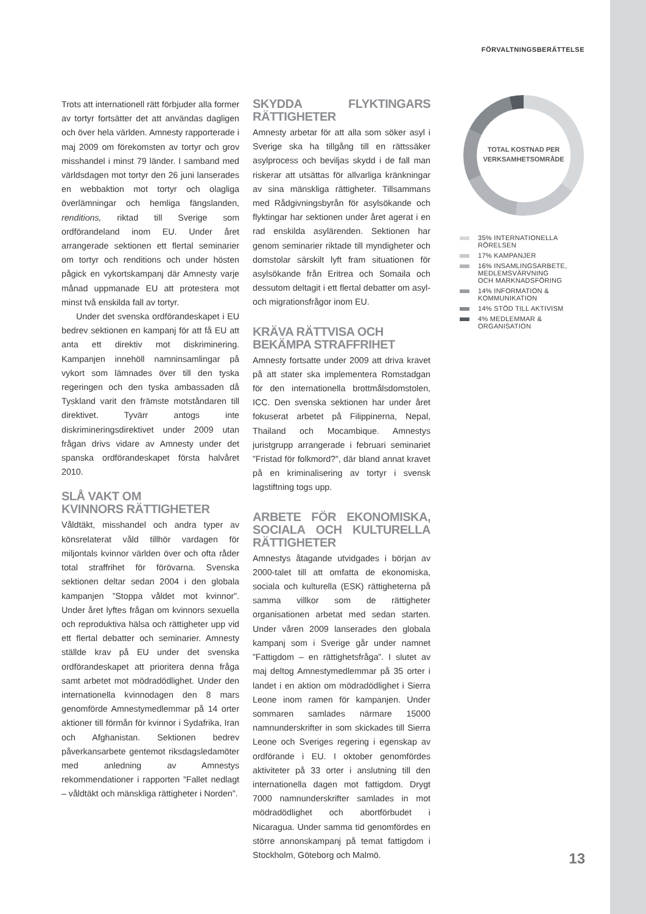FÖRVALTNINGSBERÄTTELSE
Trots att internationell rätt förbjuder alla former av tortyr fortsätter det att användas dagligen och över hela världen. Amnesty rapporterade i maj 2009 om förekomsten av tortyr och grov misshandel i minst 79 länder. I samband med världsdagen mot tortyr den 26 juni lanserades en webbaktion mot tortyr och olagliga överlämningar och hemliga fängslanden, renditions, riktad till Sverige som ordförandeland inom EU. Under året arrangerade sektionen ett flertal seminarier om tortyr och renditions och under hösten pågick en vykortskampanj där Amnesty varje månad uppmanade EU att protestera mot minst två enskilda fall av tortyr.
Under det svenska ordförandeskapet i EU bedrev sektionen en kampanj för att få EU att anta ett direktiv mot diskriminering. Kampanjen innehöll namninsamlingar på vykort som lämnades över till den tyska regeringen och den tyska ambassaden då Tyskland varit den främste motståndaren till direktivet. Tyvärr antogs inte diskrimineringsdirektivet under 2009 utan frågan drivs vidare av Amnesty under det spanska ordförandeskapet första halvåret 2010.
SLÅ VAKT OM
KVINNORS RÄTTIGHETER
Våldtäkt, misshandel och andra typer av könsrelaterat våld tillhör vardagen för miljontals kvinnor världen över och ofta råder total straffrihet för förövarna. Svenska sektionen deltar sedan 2004 i den globala kampanjen ”Stoppa våldet mot kvinnor”. Under året lyftes frågan om kvinnors sexuella och reproduktiva hälsa och rättigheter upp vid ett flertal debatter och seminarier. Amnesty ställde krav på EU under det svenska ordförandeskapet att prioritera denna fråga samt arbetet mot mödradödlighet. Under den internationella kvinnodagen den 8 mars genomförde Amnestymedlemmar på 14 orter aktioner till förmån för kvinnor i Sydafrika, Iran och Afghanistan. Sektionen bedrev påverkansarbete gentemot riksdagsledamöter med anledning av Amnestys rekommendationer i rapporten ”Fallet nedlagt – våldtäkt och mänskliga rättigheter i Norden”.
SKYDDA FLYKTINGARS RÄTTIGHETER
Amnesty arbetar för att alla som söker asyl i Sverige ska ha tillgång till en rättssäker asylprocess och beviljas skydd i de fall man riskerar att utsättas för allvarliga kränkningar av sina mänskliga rättigheter. Tillsammans med Rådgivningsbyrån för asylsökande och flyktingar har sektionen under året agerat i en rad enskilda asylärenden. Sektionen har genom seminarier riktade till myndigheter och domstolar särskilt lyft fram situationen för asylsökande från Eritrea och Somaila och dessutom deltagit i ett flertal debatter om asyl- och migrationsfrågor inom EU.
KRÄVA RÄTTVISA OCH
BEKÄMPA STRAFFRIHET
Amnesty fortsatte under 2009 att driva kravet på att stater ska implementera Romstadgan för den internationella brottmålsdomstolen, ICC. Den svenska sektionen har under året fokuserat arbetet på Filippinerna, Nepal, Thailand och Mocambique. Amnestys juristgrupp arrangerade i februari seminariet ”Fristad för folkmord?”, där bland annat kravet på en kriminalisering av tortyr i svensk lagstiftning togs upp.
ARBETE FÖR EKONOMISKA, SOCIALA OCH KULTURELLA RÄTTIGHETER
Amnestys åtagande utvidgades i början av 2000-talet till att omfatta de ekonomiska, sociala och kulturella (ESK) rättigheterna på samma villkor som de rättigheter organisationen arbetat med sedan starten. Under våren 2009 lanserades den globala kampanj som i Sverige går under namnet ”Fattigdom – en rättighetsfråga”. I slutet av maj deltog Amnestymedlemmar på 35 orter i landet i en aktion om mödradödlighet i Sierra Leone inom ramen för kampanjen. Under sommaren samlades närmare 15000 namnunderskrifter in som skickades till Sierra Leone och Sveriges regering i egenskap av ordförande i EU. I oktober genomfördes aktiviteter på 33 orter i anslutning till den internationella dagen mot fattigdom. Drygt 7000 namnunderskrifter samlades in mot mödradödlighet och abortförbudet i Nicaragua. Under samma tid genomfördes en större annonskampanj på temat fattigdom i Stockholm, Göteborg och Malmö.
TOTAL KOSTNAD PER
VERKSAMHETSOMRÅDE
35% INTERNATIONELLA RÖRELSEN
17% KAMPANJER
16% INSAMLINGSARBETE,
MEDLEMSVÄRVNING
OCH MARKNADSFÖRING
14% INFORMATION &
KOMMUNIKATION
14% STÖD TILL AKTIVISM
4% MEDLEMMAR & ORGANISATION
13